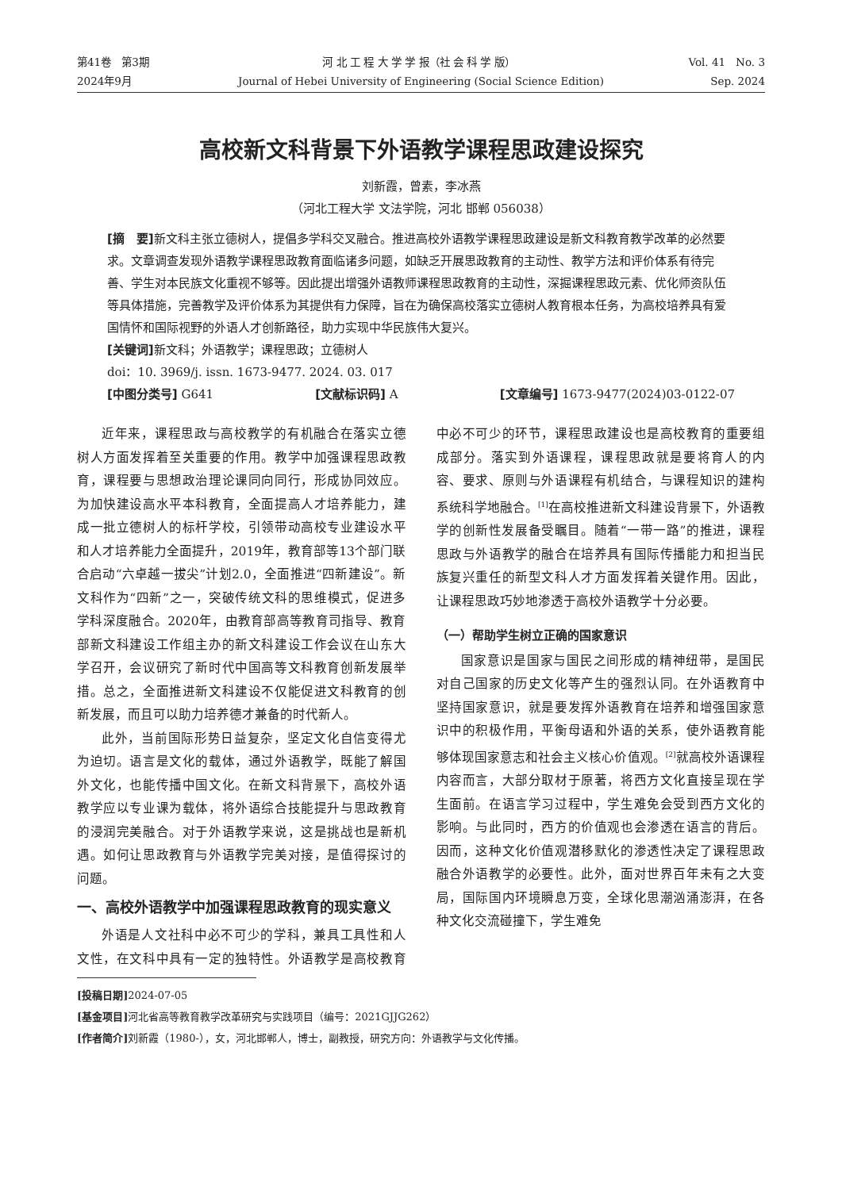第41卷　第3期 河 北 工 程 大 学 学 报（社 会 科 学 版） Vol. 41　No. 3
2024年9月 Journal of Hebei University of Engineering (Social Science Edition) Sep. 2024
高校新文科背景下外语教学课程思政建设探究
刘新霞，曾素，李冰燕
（河北工程大学 文法学院，河北 邯郸 056038）
[摘　要] 新文科主张立德树人，提倡多学科交叉融合。推进高校外语教学课程思政建设是新文科教育教学改革的必然要求。文章调查发现外语教学课程思政教育面临诸多问题，如缺乏开展思政教育的主动性、教学方法和评价体系有待完善、学生对本民族文化重视不够等。因此提出增强外语教师课程思政教育的主动性，深掘课程思政元素、优化师资队伍等具体措施，完善教学及评价体系为其提供有力保障，旨在为确保高校落实立德树人教育根本任务，为高校培养具有爱国情怀和国际视野的外语人才创新路径，助力实现中华民族伟大复兴。
[关键词] 新文科；外语教学；课程思政；立德树人
doi：10. 3969/j. issn. 1673-9477. 2024. 03. 017
[中图分类号] G641 [文献标识码] A [文章编号] 1673-9477(2024)03-0122-07
近年来，课程思政与高校教学的有机融合在落实立德树人方面发挥着至关重要的作用。教学中加强课程思政教育，课程要与思想政治理论课同向同行，形成协同效应。为加快建设高水平本科教育，全面提高人才培养能力，建成一批立德树人的标杆学校，引领带动高校专业建设水平和人才培养能力全面提升，2019年，教育部等13个部门联合启动“六卓越一拔尖”计划2.0，全面推进“四新建设”。新文科作为“四新”之一，突破传统文科的思维模式，促进多学科深度融合。2020年，由教育部高等教育司指导、教育部新文科建设工作组主办的新文科建设工作会议在山东大学召开，会议研究了新时代中国高等文科教育创新发展举措。总之，全面推进新文科建设不仅能促进文科教育的创新发展，而且可以助力培养德才兼备的时代新人。
此外，当前国际形势日益复杂，坚定文化自信变得尤为迫切。语言是文化的载体，通过外语教学，既能了解国外文化，也能传播中国文化。在新文科背景下，高校外语教学应以专业课为载体，将外语综合技能提升与思政教育的浸润完美融合。对于外语教学来说，这是挑战也是新机遇。如何让思政教育与外语教学完美对接，是值得探讨的问题。
一、高校外语教学中加强课程思政教育的现实意义
外语是人文社科中必不可少的学科，兼具工具性和人文性，在文科中具有一定的独特性。外语教学是高校教育中必不可少的环节，课程思政建设也是高校教育的重要组成部分。落实到外语课程，课程思政就是要将育人的内容、要求、原则与外语课程有机结合，与课程知识的建构系统科学地融合。<sup>[1]</sup>在高校推进新文科建设背景下，外语教学的创新性发展备受瞩目。随着“一带一路”的推进，课程思政与外语教学的融合在培养具有国际传播能力和担当民族复兴重任的新型文科人才方面发挥着关键作用。因此，让课程思政巧妙地渗透于高校外语教学十分必要。
（一）帮助学生树立正确的国家意识
国家意识是国家与国民之间形成的精神纽带，是国民对自己国家的历史文化等产生的强烈认同。在外语教育中坚持国家意识，就是要发挥外语教育在培养和增强国家意识中的积极作用，平衡母语和外语的关系，使外语教育能够体现国家意志和社会主义核心价值观。<sup>[2]</sup>就高校外语课程内容而言，大部分取材于原著，将西方文化直接呈现在学生面前。在语言学习过程中，学生难免会受到西方文化的影响。与此同时，西方的价值观也会渗透在语言的背后。因而，这种文化价值观潜移默化的渗透性决定了课程思政融合外语教学的必要性。此外，面对世界百年未有之大变局，国际国内环境瞬息万变，全球化思潮汹涌澎湃，在各种文化交流碰撞下，学生难免
[投稿日期] 2024-07-05
[基金项目] 河北省高等教育教学改革研究与实践项目（编号：2021GJJG262）
[作者简介] 刘新霞（1980-），女，河北邯郸人，博士，副教授，研究方向：外语教学与文化传播。